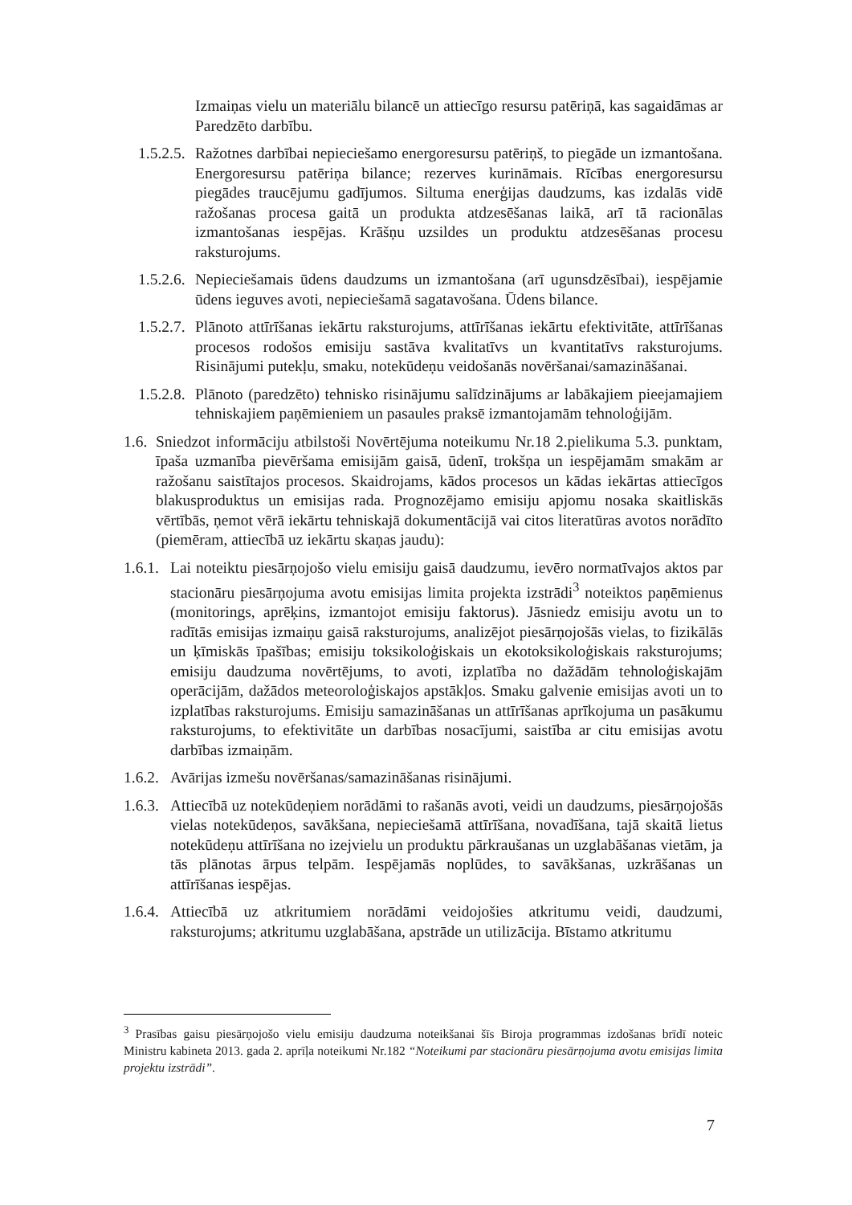Izmaiņas vielu un materiālu bilancē un attiecīgo resursu patēriņā, kas sagaidāmas ar Paredzēto darbību.
1.5.2.5. Ražotnes darbībai nepieciešamo energoresursu patēriņš, to piegāde un izmantošana. Energoresursu patēriņa bilance; rezerves kurināmais. Rīcības energoresursu piegādes traucējumu gadījumos. Siltuma enerģijas daudzums, kas izdalās vidē ražošanas procesa gaitā un produkta atdzesēšanas laikā, arī tā racionālas izmantošanas iespējas. Krāšņu uzsildes un produktu atdzesēšanas procesu raksturojums.
1.5.2.6. Nepieciešamais ūdens daudzums un izmantošana (arī ugunsdzēsībai), iespējamie ūdens ieguves avoti, nepieciešamā sagatavošana. Ūdens bilance.
1.5.2.7. Plānoto attīrīšanas iekārtu raksturojums, attīrīšanas iekārtu efektivitāte, attīrīšanas procesos rodošos emisiju sastāva kvalitatīvs un kvantitatīvs raksturojums. Risinājumi putekļu, smaku, notekūdeņu veidošanās novēršanai/samazināšanai.
1.5.2.8. Plānoto (paredzēto) tehnisko risinājumu salīdzinājums ar labākajiem pieejamajiem tehniskajiem paņēmieniem un pasaules praksē izmantojamām tehnoloģijām.
1.6. Sniedzot informāciju atbilstoši Novērtējuma noteikumu Nr.18 2.pielikuma 5.3. punktam, īpaša uzmanība pievēršama emisijām gaisā, ūdenī, trokšņa un iespējamām smakām ar ražošanu saistītajos procesos. Skaidrojams, kādos procesos un kādas iekārtas attiecīgos blakusproduktus un emisijas rada. Prognozējamo emisiju apjomu nosaka skaitliskās vērtībās, ņemot vērā iekārtu tehniskajā dokumentācijā vai citos literatūras avotos norādīto (piemēram, attiecībā uz iekārtu skaņas jaudu):
1.6.1. Lai noteiktu piesārņojošo vielu emisiju gaisā daudzumu, ievēro normatīvajos aktos par stacionāru piesārņojuma avotu emisijas limita projekta izstrādi<sup>3</sup> noteiktos paņēmienus (monitorings, aprēķins, izmantojot emisiju faktorus). Jāsniedz emisiju avotu un to radītās emisijas izmaiņu gaisā raksturojums, analizējot piesārņojošās vielas, to fizikālās un ķīmiskās īpašības; emisiju toksikoloģiskais un ekotoksikoloģiskais raksturojums; emisiju daudzuma novērtējums, to avoti, izplatība no dažādām tehnoloģiskajām operācijām, dažādos meteoroloģiskajos apstākļos. Smaku galvenie emisijas avoti un to izplatības raksturojums. Emisiju samazināšanas un attīrīšanas aprīkojuma un pasākumu raksturojums, to efektivitāte un darbības nosacījumi, saistība ar citu emisijas avotu darbības izmaiņām.
1.6.2. Avārijas izmešu novēršanas/samazināšanas risinājumi.
1.6.3. Attiecībā uz notekūdeņiem norādāmi to rašanās avoti, veidi un daudzums, piesārņojošās vielas notekūdeņos, savākšana, nepieciešamā attīrīšana, novadīšana, tajā skaitā lietus notekūdeņu attīrīšana no izejvielu un produktu pārkraušanas un uzglabāšanas vietām, ja tās plānotas ārpus telpām. Iespējamās noplūdes, to savākšanas, uzkrāšanas un attīrīšanas iespējas.
1.6.4. Attiecībā uz atkritumiem norādāmi veidojošies atkritumu veidi, daudzumi, raksturojums; atkritumu uzglabāšana, apstrāde un utilizācija. Bīstamo atkritumu
<sup>3</sup> Prasības gaisu piesārņojošo vielu emisiju daudzuma noteikšanai šīs Biroja programmas izdošanas brīdī noteic Ministru kabineta 2013. gada 2. aprīļa noteikumi Nr.182 “Noteikumi par stacionāru piesārņojuma avotu emisijas limita projektu izstrādi”.
7